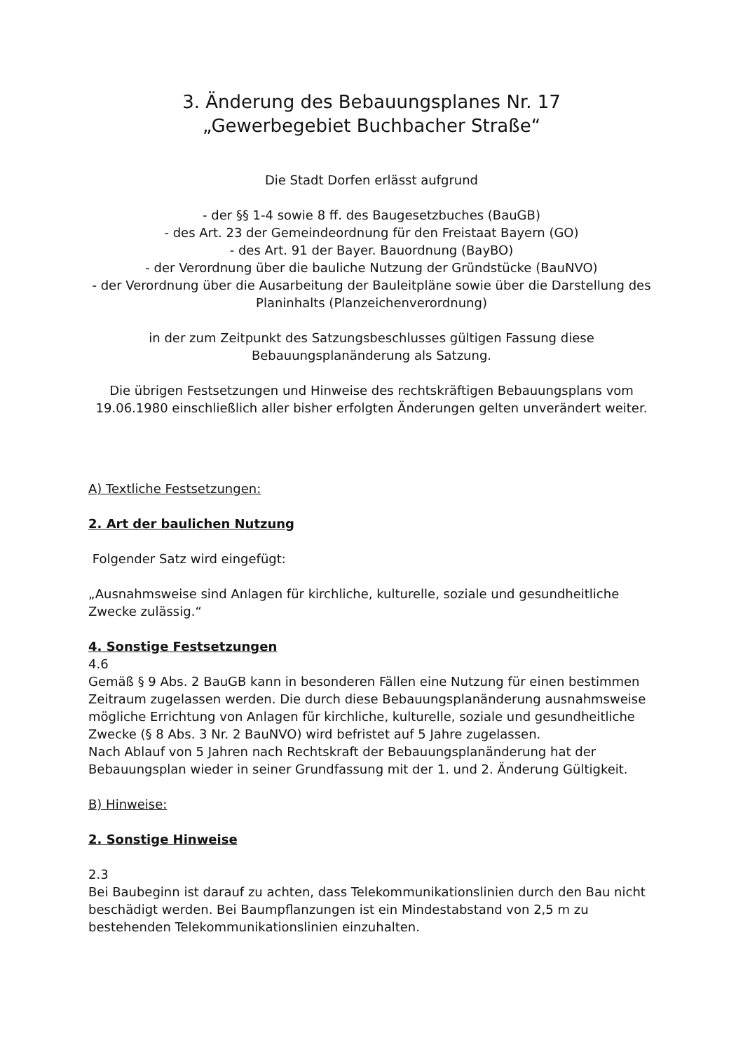3. Änderung des Bebauungsplanes Nr. 17
„Gewerbegebiet Buchbacher Straße“
Die Stadt Dorfen erlässt aufgrund
- der §§ 1-4 sowie 8 ff. des Baugesetzbuches (BauGB)
- des Art. 23 der Gemeindeordnung für den Freistaat Bayern (GO)
- des Art. 91 der Bayer. Bauordnung (BayBO)
- der Verordnung über die bauliche Nutzung der Gründstücke (BauNVO)
- der Verordnung über die Ausarbeitung der Bauleitpläne sowie über die Darstellung des Planinhalts (Planzeichenverordnung)
in der zum Zeitpunkt des Satzungsbeschlusses gültigen Fassung diese
Bebauungsplanänderung als Satzung.
Die übrigen Festsetzungen und Hinweise des rechtskräftigen Bebauungsplans vom 19.06.1980 einschließlich aller bisher erfolgten Änderungen gelten unverändert weiter.
A) Textliche Festsetzungen:
2. Art der baulichen Nutzung
Folgender Satz wird eingefügt:
„Ausnahmsweise sind Anlagen für kirchliche, kulturelle, soziale und gesundheitliche Zwecke zulässig.“
4. Sonstige Festsetzungen
4.6
Gemäß § 9 Abs. 2 BauGB kann in besonderen Fällen eine Nutzung für einen bestimmen Zeitraum zugelassen werden. Die durch diese Bebauungsplanänderung ausnahmsweise mögliche Errichtung von Anlagen für kirchliche, kulturelle, soziale und gesundheitliche Zwecke (§ 8 Abs. 3 Nr. 2 BauNVO) wird befristet auf 5 Jahre zugelassen.
Nach Ablauf von 5 Jahren nach Rechtskraft der Bebauungsplanänderung hat der Bebauungsplan wieder in seiner Grundfassung mit der 1. und 2. Änderung Gültigkeit.
B) Hinweise:
2. Sonstige Hinweise
2.3
Bei Baubeginn ist darauf zu achten, dass Telekommunikationslinien durch den Bau nicht beschädigt werden. Bei Baumpflanzungen ist ein Mindestabstand von 2,5 m zu bestehenden Telekommunikationslinien einzuhalten.